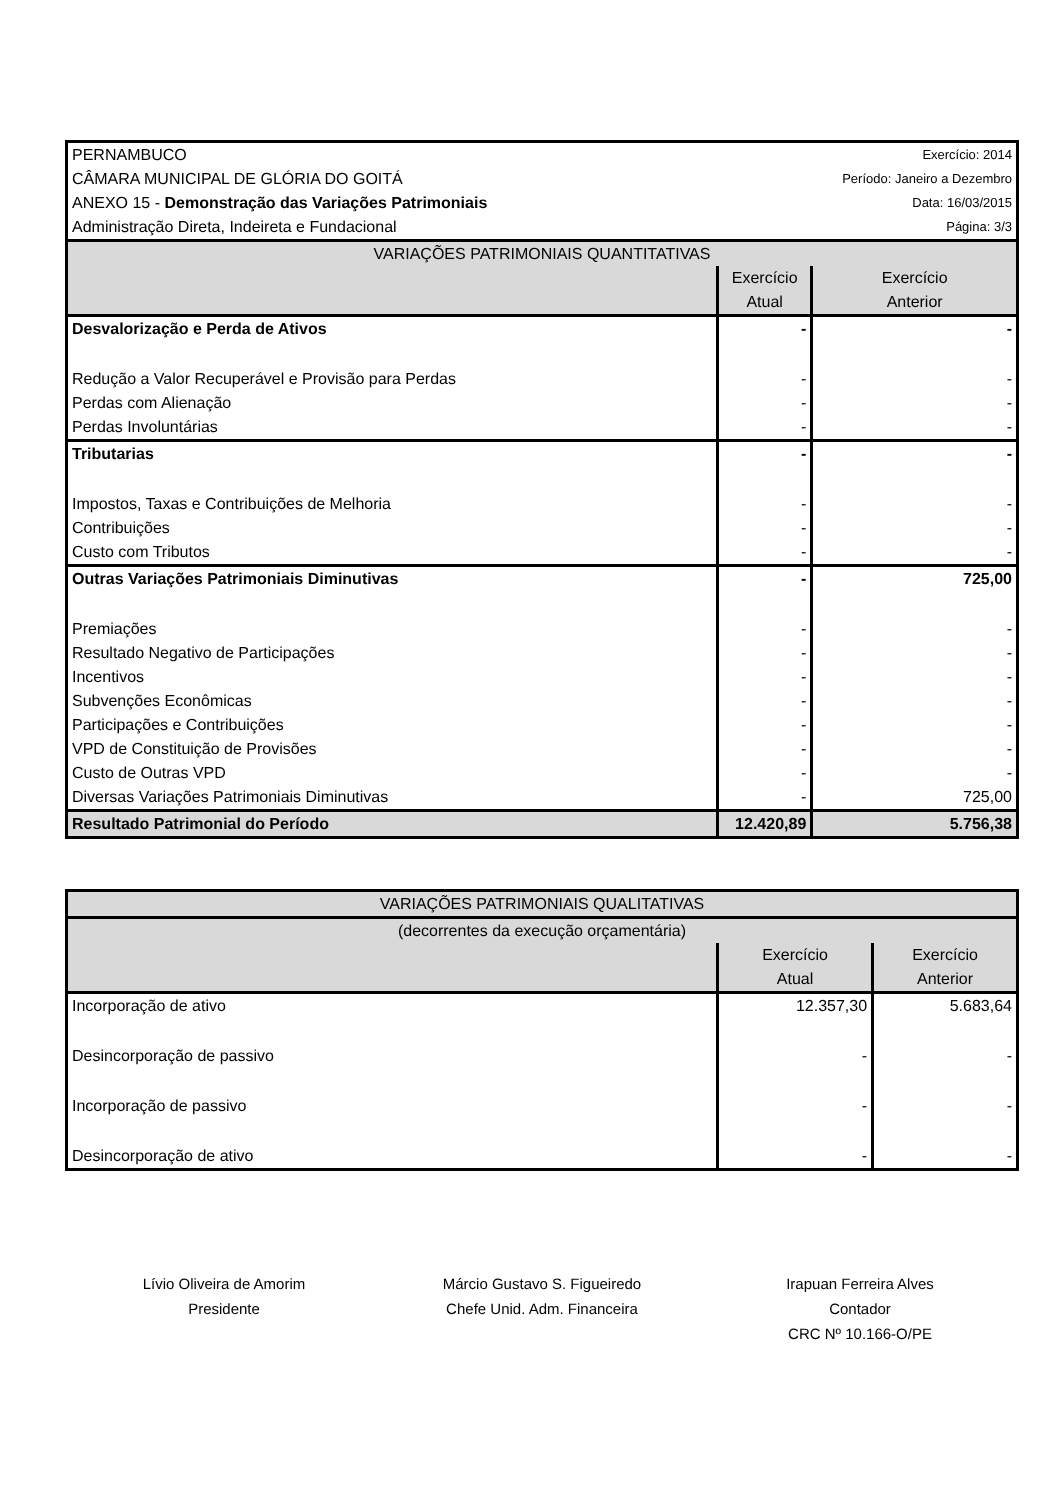| PERNAMBUCO | | Exercício: 2014 |
| CÂMARA MUNICIPAL DE GLÓRIA DO GOITÁ | | Período: Janeiro a Dezembro |
| ANEXO 15 - Demonstração das Variações Patrimoniais | | Data: 16/03/2015 |
| Administração Direta, Indeireta e Fundacional | | Página: 3/3 |
| VARIAÇÕES PATRIMONIAIS QUANTITATIVAS | | |
| | Exercício Atual | Exercício Anterior |
| Desvalorização e Perda de Ativos | - | - |
| Redução a Valor Recuperável e Provisão para Perdas | - | - |
| Perdas com Alienação | - | - |
| Perdas Involuntárias | - | - |
| Tributarias | - | - |
| Impostos, Taxas e Contribuições de Melhoria | - | - |
| Contribuições | - | - |
| Custo com Tributos | - | - |
| Outras Variações Patrimoniais Diminutivas | - | 725,00 |
| Premiações | - | - |
| Resultado Negativo de Participações | - | - |
| Incentivos | - | - |
| Subvenções Econômicas | - | - |
| Participações e Contribuições | - | - |
| VPD de Constituição de Provisões | - | - |
| Custo de Outras VPD | - | - |
| Diversas Variações Patrimoniais Diminutivas | - | 725,00 |
| Resultado Patrimonial do Período | 12.420,89 | 5.756,38 |
| VARIAÇÕES PATRIMONIAIS QUALITATIVAS | | |
| (decorrentes da execução orçamentária) | | |
| | Exercício Atual | Exercício Anterior |
| Incorporação de ativo | 12.357,30 | 5.683,64 |
| Desincorporação de passivo | - | - |
| Incorporação de passivo | - | - |
| Desincorporação de ativo | - | - |
Lívio Oliveira de Amorim
Presidente
Márcio Gustavo S. Figueiredo
Chefe Unid. Adm. Financeira
Irapuan Ferreira Alves
Contador
CRC Nº 10.166-O/PE